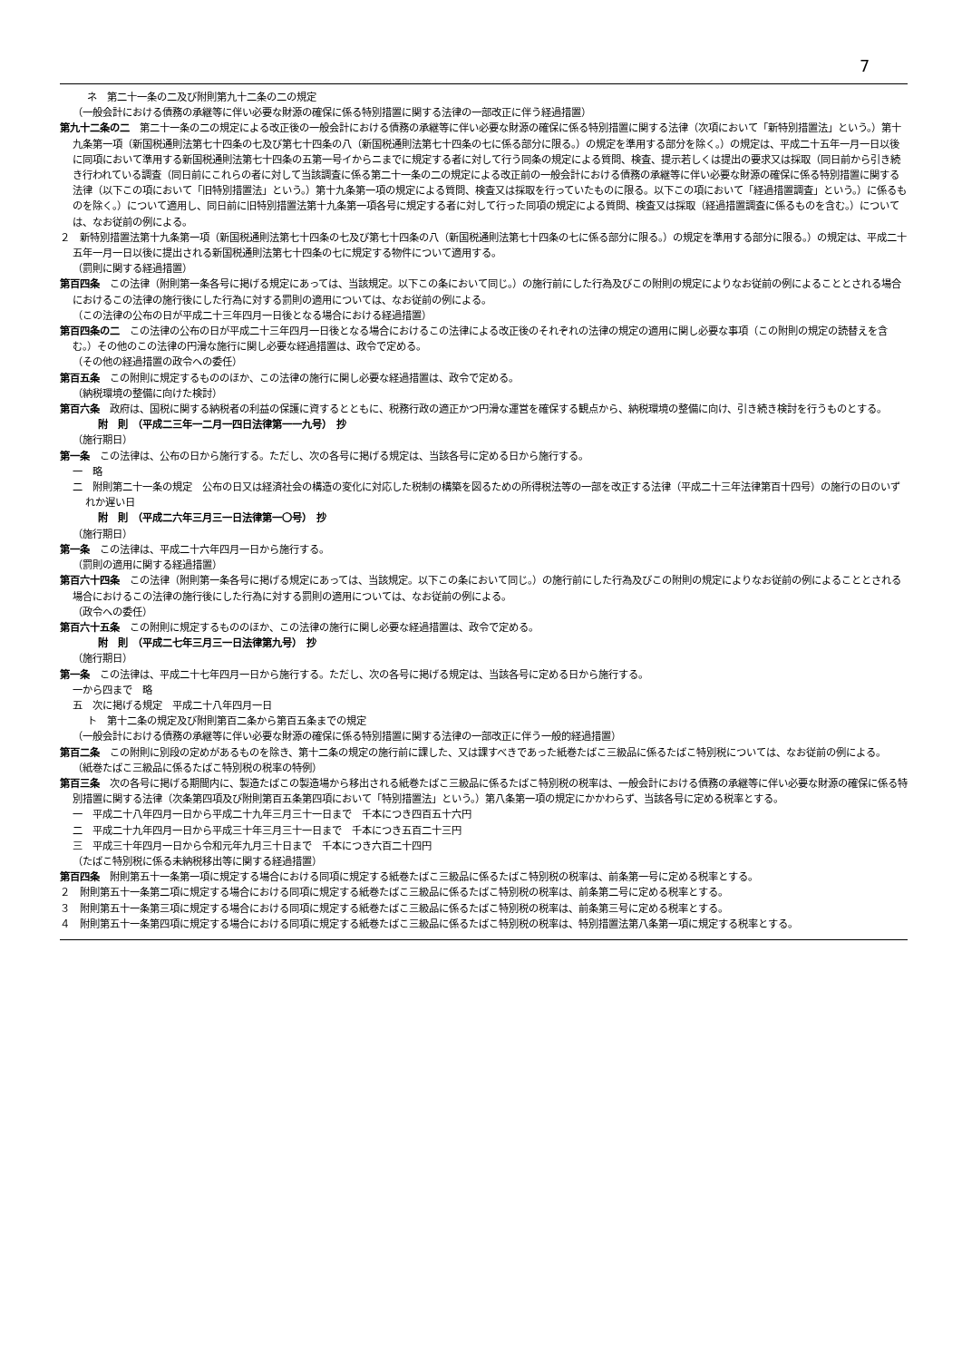7
ネ　第二十一条の二及び附則第九十二条の二の規定
（一般会計における債務の承継等に伴い必要な財源の確保に係る特別措置に関する法律の一部改正に伴う経過措置）
第九十二条の二　第二十一条の二の規定による改正後の一般会計における債務の承継等に伴い必要な財源の確保に係る特別措置に関する法律（次項において「新特別措置法」という。）第十九条第一項（新国税通則法第七十四条の七及び第七十四条の八（新国税通則法第七十四条の七に係る部分に限る。）の規定を準用する部分を除く。）の規定は、平成二十五年一月一日以後に同項において準用する新国税通則法第七十四条の五第一号イからニまでに規定する者に対して行う同条の規定による質問、検査、提示若しくは提出の要求又は採取（同日前から引き続き行われている調査（同日前にこれらの者に対して当該調査に係る第二十一条の二の規定による改正前の一般会計における債務の承継等に伴い必要な財源の確保に係る特別措置に関する法律（以下この項において「旧特別措置法」という。）第十九条第一項の規定による質問、検査又は採取を行っていたものに限る。以下この項において「経過措置調査」という。）に係るものを除く。）について適用し、同日前に旧特別措置法第十九条第一項各号に規定する者に対して行った同項の規定による質問、検査又は採取（経過措置調査に係るものを含む。）については、なお従前の例による。
２　新特別措置法第十九条第一項（新国税通則法第七十四条の七及び第七十四条の八（新国税通則法第七十四条の七に係る部分に限る。）の規定を準用する部分に限る。）の規定は、平成二十五年一月一日以後に提出される新国税通則法第七十四条の七に規定する物件について適用する。
（罰則に関する経過措置）
第百四条　この法律（附則第一条各号に掲げる規定にあっては、当該規定。以下この条において同じ。）の施行前にした行為及びこの附則の規定によりなお従前の例によることとされる場合におけるこの法律の施行後にした行為に対する罰則の適用については、なお従前の例による。
（この法律の公布の日が平成二十三年四月一日後となる場合における経過措置）
第百四条の二　この法律の公布の日が平成二十三年四月一日後となる場合におけるこの法律による改正後のそれぞれの法律の規定の適用に関し必要な事項（この附則の規定の読替えを含む。）その他のこの法律の円滑な施行に関し必要な経過措置は、政令で定める。
（その他の経過措置の政令への委任）
第百五条　この附則に規定するもののほか、この法律の施行に関し必要な経過措置は、政令で定める。
（納税環境の整備に向けた検討）
第百六条　政府は、国税に関する納税者の利益の保護に資するとともに、税務行政の適正かつ円滑な運営を確保する観点から、納税環境の整備に向け、引き続き検討を行うものとする。
附　則　（平成二三年一二月一四日法律第一一九号）　抄
（施行期日）
第一条　この法律は、公布の日から施行する。ただし、次の各号に掲げる規定は、当該各号に定める日から施行する。
一　略
二　附則第二十一条の規定　公布の日又は経済社会の構造の変化に対応した税制の構築を図るための所得税法等の一部を改正する法律（平成二十三年法律第百十四号）の施行の日のいずれか遅い日
附　則　（平成二六年三月三一日法律第一〇号）　抄
（施行期日）
第一条　この法律は、平成二十六年四月一日から施行する。
（罰則の適用に関する経過措置）
第百六十四条　この法律（附則第一条各号に掲げる規定にあっては、当該規定。以下この条において同じ。）の施行前にした行為及びこの附則の規定によりなお従前の例によることとされる場合におけるこの法律の施行後にした行為に対する罰則の適用については、なお従前の例による。
（政令への委任）
第百六十五条　この附則に規定するもののほか、この法律の施行に関し必要な経過措置は、政令で定める。
附　則　（平成二七年三月三一日法律第九号）　抄
（施行期日）
第一条　この法律は、平成二十七年四月一日から施行する。ただし、次の各号に掲げる規定は、当該各号に定める日から施行する。
一から四まで　略
五　次に掲げる規定　平成二十八年四月一日
ト　第十二条の規定及び附則第百二条から第百五条までの規定
（一般会計における債務の承継等に伴い必要な財源の確保に係る特別措置に関する法律の一部改正に伴う一般的経過措置）
第百二条　この附則に別段の定めがあるものを除き、第十二条の規定の施行前に課した、又は課すべきであった紙巻たばこ三級品に係るたばこ特別税については、なお従前の例による。
（紙巻たばこ三級品に係るたばこ特別税の税率の特例）
第百三条　次の各号に掲げる期間内に、製造たばこの製造場から移出される紙巻たばこ三級品に係るたばこ特別税の税率は、一般会計における債務の承継等に伴い必要な財源の確保に係る特別措置に関する法律（次条第四項及び附則第百五条第四項において「特別措置法」という。）第八条第一項の規定にかかわらず、当該各号に定める税率とする。
一　平成二十八年四月一日から平成二十九年三月三十一日まで　千本につき四百五十六円
二　平成二十九年四月一日から平成三十年三月三十一日まで　千本につき五百二十三円
三　平成三十年四月一日から令和元年九月三十日まで　千本につき六百二十四円
（たばこ特別税に係る未納税移出等に関する経過措置）
第百四条　附則第五十一条第一項に規定する場合における同項に規定する紙巻たばこ三級品に係るたばこ特別税の税率は、前条第一号に定める税率とする。
２　附則第五十一条第二項に規定する場合における同項に規定する紙巻たばこ三級品に係るたばこ特別税の税率は、前条第二号に定める税率とする。
３　附則第五十一条第三項に規定する場合における同項に規定する紙巻たばこ三級品に係るたばこ特別税の税率は、前条第三号に定める税率とする。
４　附則第五十一条第四項に規定する場合における同項に規定する紙巻たばこ三級品に係るたばこ特別税の税率は、特別措置法第八条第一項に規定する税率とする。